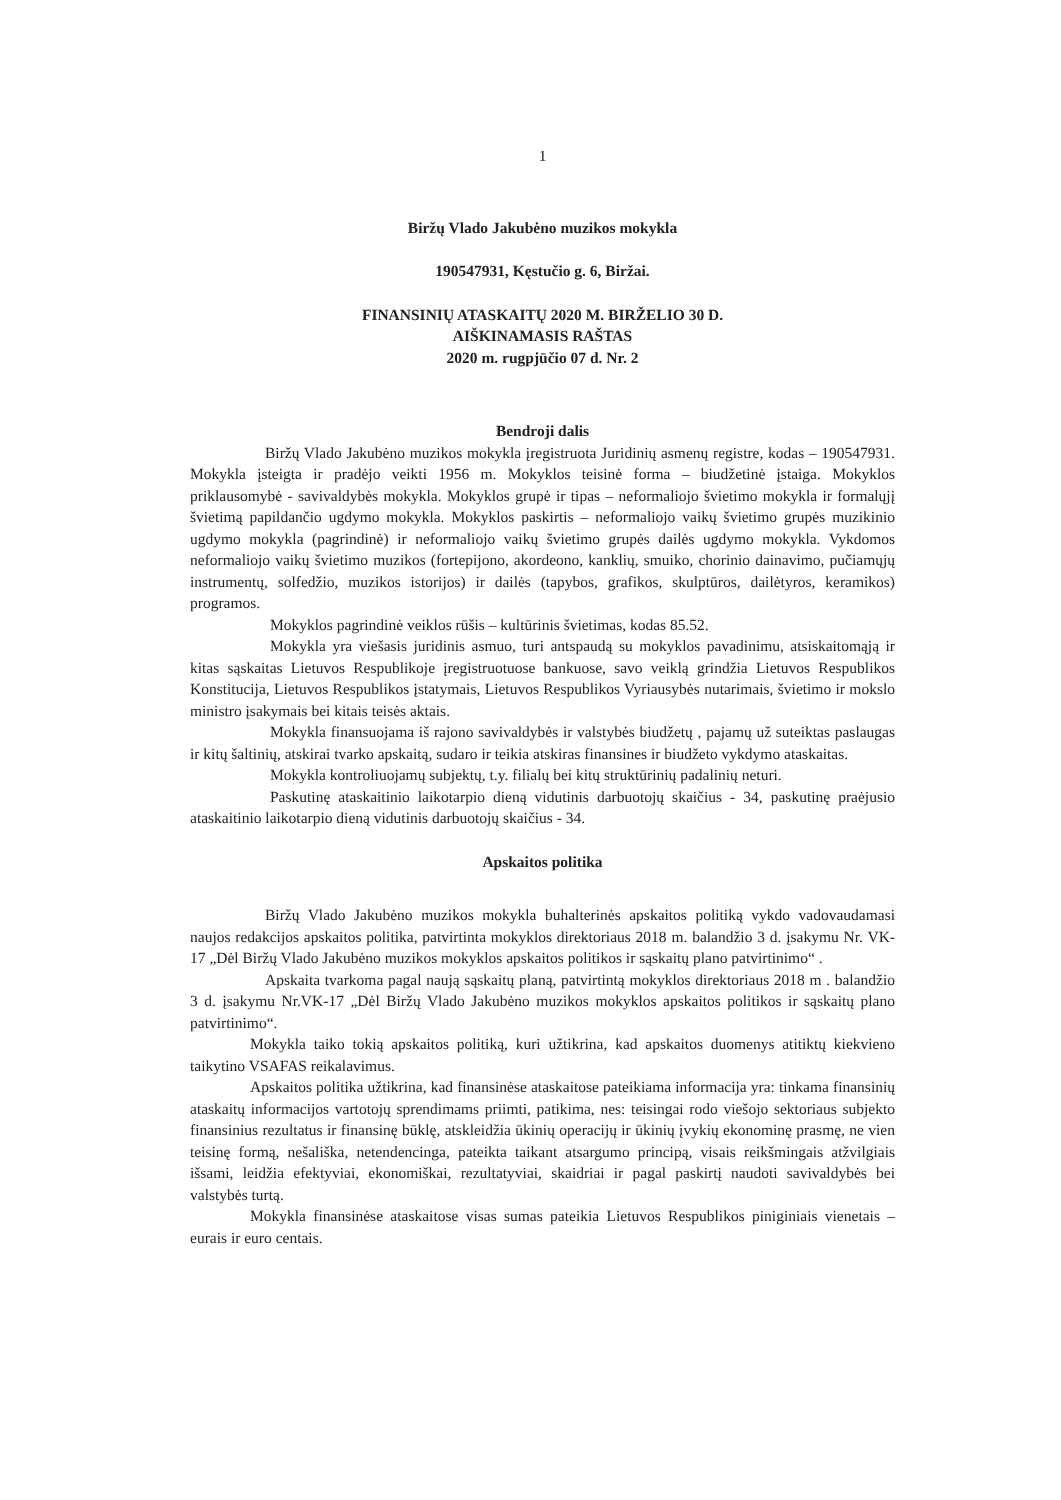1
Biržų Vlado Jakubėno muzikos mokykla
190547931, Kęstučio g. 6, Biržai.
FINANSINIŲ ATASKAITŲ 2020 M. BIRŽELIO 30 D.
AIŠKINAMASIS RAŠTAS
2020 m. rugpjūčio 07 d. Nr. 2
Bendroji dalis
Biržų Vlado Jakubėno muzikos mokykla įregistruota Juridinių asmenų registre, kodas – 190547931. Mokykla įsteigta ir pradėjo veikti 1956 m. Mokyklos teisinė forma – biudžetinė įstaiga. Mokyklos priklausomybė - savivaldybės mokykla. Mokyklos grupė ir tipas – neformaliojo švietimo mokykla ir formalųjį švietimą papildančio ugdymo mokykla. Mokyklos paskirtis – neformaliojo vaikų švietimo grupės muzikinio ugdymo mokykla (pagrindinė) ir neformaliojo vaikų švietimo grupės dailės ugdymo mokykla. Vykdomos neformaliojo vaikų švietimo muzikos (fortepijono, akordeono, kanklių, smuiko, chorinio dainavimo, pučiamųjų instrumentų, solfedžio, muzikos istorijos) ir dailės (tapybos, grafikos, skulptūros, dailėtyros, keramikos) programos.
Mokyklos pagrindinė veiklos rūšis – kultūrinis švietimas, kodas 85.52.
Mokykla yra viešasis juridinis asmuo, turi antspaudą su mokyklos pavadinimu, atsiskaitomąją ir kitas sąskaitas Lietuvos Respublikoje įregistruotuose bankuose, savo veiklą grindžia Lietuvos Respublikos Konstitucija, Lietuvos Respublikos įstatymais, Lietuvos Respublikos Vyriausybės nutarimais, švietimo ir mokslo ministro įsakymais bei kitais teisės aktais.
Mokykla finansuojama iš rajono savivaldybės ir valstybės biudžetų , pajamų už suteiktas paslaugas ir kitų šaltinių, atskirai tvarko apskaitą, sudaro ir teikia atskiras finansines ir biudžeto vykdymo ataskaitas.
Mokykla kontroliuojamų subjektų, t.y. filialų bei kitų struktūrinių padalinių neturi.
Paskutinę ataskaitinio laikotarpio dieną vidutinis darbuotojų skaičius - 34, paskutinę praėjusio ataskaitinio laikotarpio dieną vidutinis darbuotojų skaičius - 34.
Apskaitos politika
Biržų Vlado Jakubėno muzikos mokykla buhalterinės apskaitos politiką vykdo vadovaudamasi naujos redakcijos apskaitos politika, patvirtinta mokyklos direktoriaus 2018 m. balandžio 3 d. įsakymu Nr. VK-17 „Dėl Biržų Vlado Jakubėno muzikos mokyklos apskaitos politikos ir sąskaitų plano patvirtinimo“ .
Apskaita tvarkoma pagal naują sąskaitų planą, patvirtintą mokyklos direktoriaus 2018 m . balandžio 3 d. įsakymu Nr.VK-17 „Dėl Biržų Vlado Jakubėno muzikos mokyklos apskaitos politikos ir sąskaitų plano patvirtinimo“.
Mokykla taiko tokią apskaitos politiką, kuri užtikrina, kad apskaitos duomenys atitiktų kiekvieno taikytino VSAFAS reikalavimus.
Apskaitos politika užtikrina, kad finansinėse ataskaitose pateikiama informacija yra: tinkama finansinių ataskaitų informacijos vartotojų sprendimams priimti, patikima, nes: teisingai rodo viešojo sektoriaus subjekto finansinius rezultatus ir finansinę būklę, atskleidžia ūkinių operacijų ir ūkinių įvykių ekonominę prasmę, ne vien teisinę formą, nešališka, netendencinga, pateikta taikant atsargumo principą, visais reikšmingais atžvilgiais išsami, leidžia efektyviai, ekonomiškai, rezultatyviai, skaidriai ir pagal paskirtį naudoti savivaldybės bei valstybės turtą.
Mokykla finansinėse ataskaitose visas sumas pateikia Lietuvos Respublikos piniginiais vienetais – eurais ir euro centais.